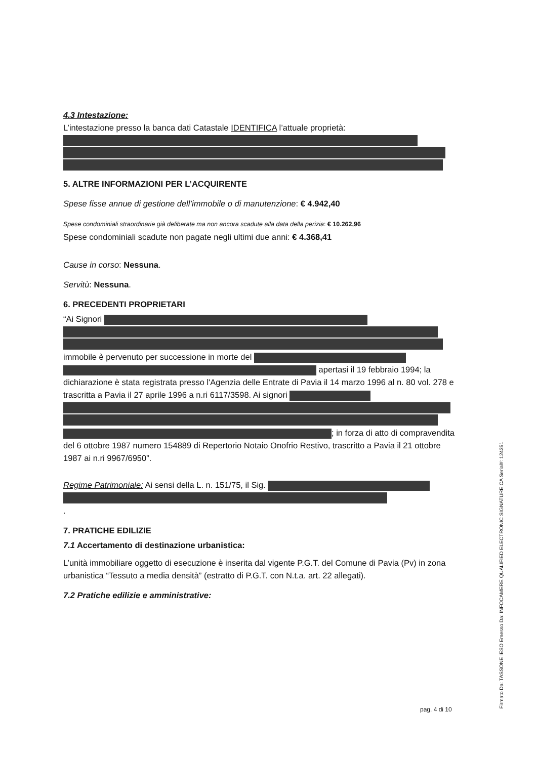4.3 Intestazione:
L’intestazione presso la banca dati Catastale IDENTIFICA l’attuale proprietà:
5. ALTRE INFORMAZIONI PER L’ACQUIRENTE
Spese fisse annue di gestione dell’immobile o di manutenzione: € 4.942,40
Spese condominiali straordinarie già deliberate ma non ancora scadute alla data della perizia: € 10.262,96
Spese condominiali scadute non pagate negli ultimi due anni: € 4.368,41
Cause in corso: Nessuna.
Servitù: Nessuna.
6. PRECEDENTI PROPRIETARI
“Ai Signori immobile è pervenuto per successione in morte del apertasi il 19 febbraio 1994; la dichiarazione è stata registrata presso l'Agenzia delle Entrate di Pavia il 14 marzo 1996 al n. 80 vol. 278 e trascritta a Pavia il 27 aprile 1996 a n.ri 6117/3598. Ai signori ; in forza di atto di compravendita del 6 ottobre 1987 numero 154889 di Repertorio Notaio Onofrio Restivo, trascritto a Pavia il 21 ottobre 1987 ai n.ri 9967/6950”.
Regime Patrimoniale: Ai sensi della L. n. 151/75, il Sig. .
7. PRATICHE EDILIZIE
7.1 Accertamento di destinazione urbanistica:
L’unità immobiliare oggetto di esecuzione è inserita dal vigente P.G.T. del Comune di Pavia (Pv) in zona urbanistica “Tessuto a media densità” (estratto di P.G.T. con N.t.a. art. 22 allegati).
7.2 Pratiche edilizie e amministrative:
pag. 4 di 10
Firmato Da: TASSONE IESO Emesso Da: INFOCAMERE QUALIFIED ELECTRONIC SIGNATURE CA Serial#: 124351